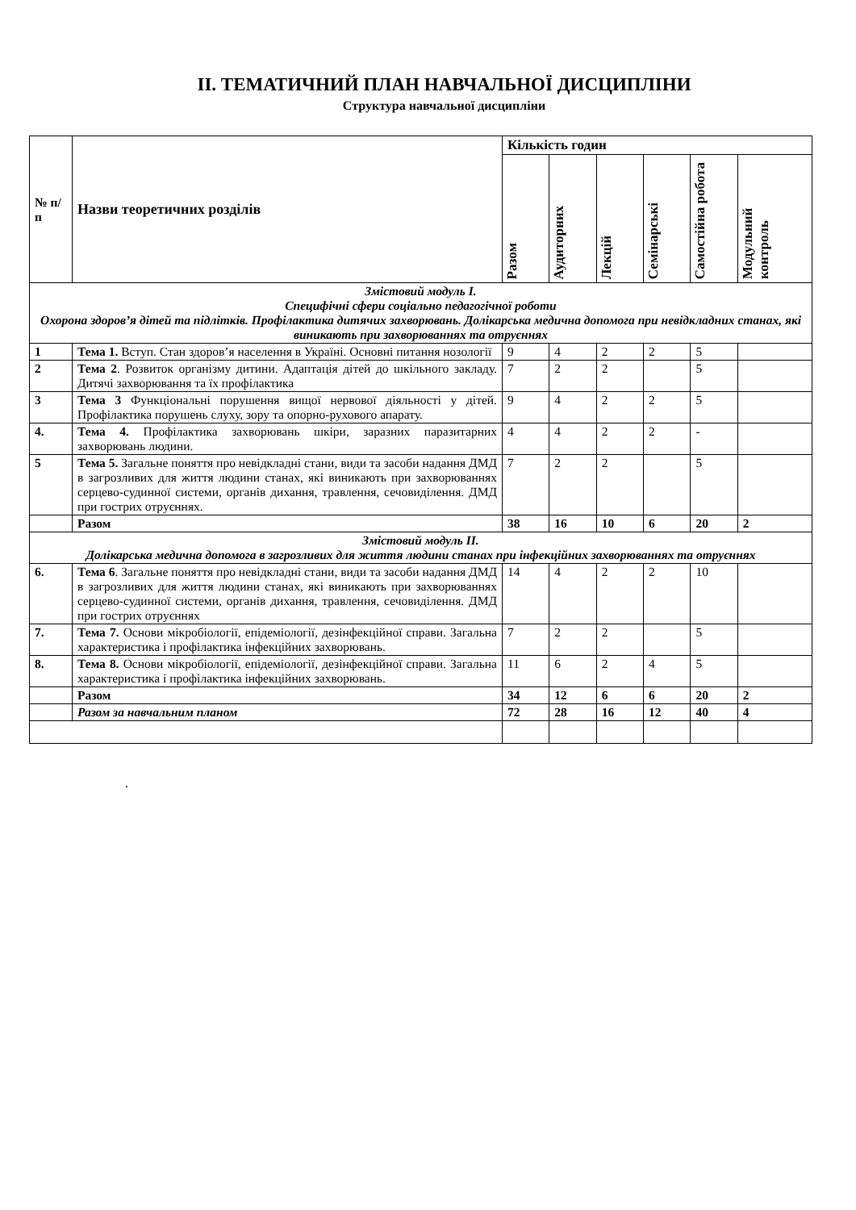ІІ. ТЕМАТИЧНИЙ ПЛАН НАВЧАЛЬНОЇ ДИСЦИПЛІНИ
Структура навчальної дисципліни
| № п/п | Назви теоретичних розділів | Кількість годин | | | | | |
| --- | --- | --- | --- | --- | --- | --- | --- |
| | | Разом | Аудиторних | Лекцій | Семінарські | Самостійна робота | Модульний контроль |
| Змістовий модуль І. Специфічні сфери соціально педагогічної роботи Охорона здоров’я дітей та підлітків. Профілактика дитячих захворювань. Долікарська медична допомога при невідкладних станах, які виникають при захворюваннях та отруєннях | | | | | | | |
| 1 | Тема 1. Вступ. Стан здоров’я населення в Україні. Основні питання нозології | 9 | 4 | 2 | 2 | 5 | |
| 2 | Тема 2 . Розвиток організму дитини. Адаптація дітей до шкільного закладу. Дитячі захворювання та їх профілактика | 7 | 2 | 2 | | 5 | |
| 3 | Тема 3 Функціональні порушення вищої нервової діяльності у дітей. Профілактика порушень слуху, зору та опорно-рухового апарату. | 9 | 4 | 2 | 2 | 5 | |
| 4. | Тема 4. Профілактика захворювань шкіри, заразних паразитарних захворювань людини. | 4 | 4 | 2 | 2 | - | |
| 5 | Тема 5. Загальне поняття про невідкладні стани, види та засоби надання ДМД в загрозливих для життя людини станах, які виникають при захворюваннях серцево-судинної системи, органів дихання, травлення, сечовиділення. ДМД при гострих отруєннях. | 7 | 2 | 2 | | 5 | |
| | Разом | 38 | 16 | 10 | 6 | 20 | 2 |
| Змістовий модуль ІІ. Долікарська медична допомога в загрозливих для життя людини станах при інфекційних захворюваннях та отруєннях | | | | | | | |
| 6. | Тема 6 . Загальне поняття про невідкладні стани, види та засоби надання ДМД в загрозливих для життя людини станах, які виникають при захворюваннях серцево-судинної системи, органів дихання, травлення, сечовиділення. ДМД при гострих отруєннях | 14 | 4 | 2 | 2 | 10 | |
| 7. | Тема 7. Основи мікробіології, епідеміології, дезінфекційної справи. Загальна характеристика і профілактика інфекційних захворювань. | 7 | 2 | 2 | | 5 | |
| 8. | Тема 8. Основи мікробіології, епідеміології, дезінфекційної справи. Загальна характеристика і профілактика інфекційних захворювань. | 11 | 6 | 2 | 4 | 5 | |
| | Разом | 34 | 12 | 6 | 6 | 20 | 2 |
| | Разом за навчальним планом | 72 | 28 | 16 | 12 | 40 | 4 |
.